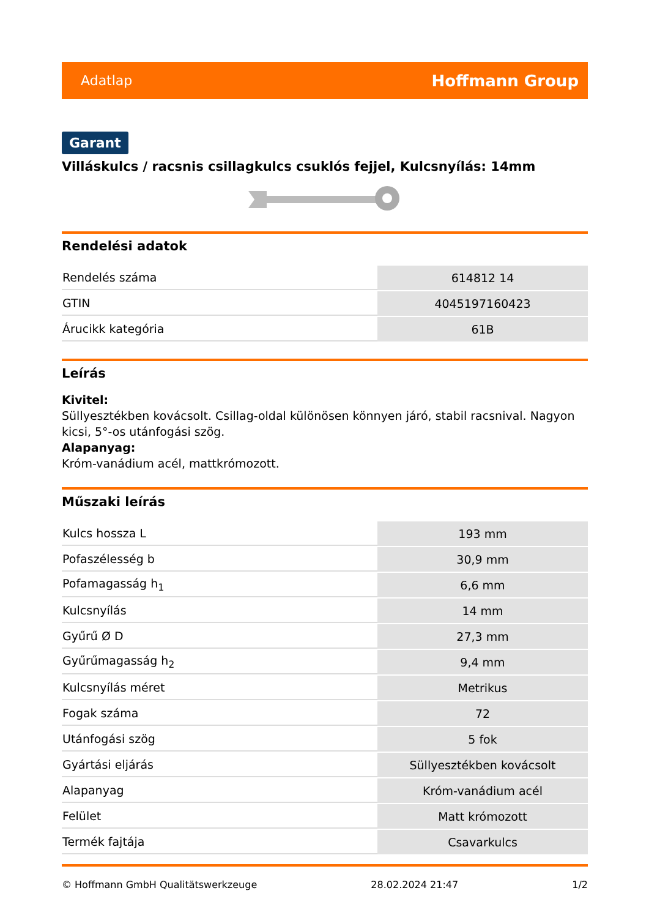Adatlap Hoffmann Group
Garant
Villáskulcs / racsnis csillagkulcs csuklós fejjel, Kulcsnyílás: 14mm
Rendelési adatok
| Rendelés száma | 614812 14 |
| GTIN | 4045197160423 |
| Árucikk kategória | 61B |
Leírás
Kivitel:
Süllyesztékben kovácsolt. Csillag-oldal különösen könnyen járó, stabil racsnival. Nagyon kicsi, 5°-os utánfogási szög.
Alapanyag:
Króm-vanádium acél, mattkrómozott.
Műszaki leírás
| Kulcs hossza L | 193 mm |
| Pofaszélesség b | 30,9 mm |
| Pofamagasság h<sub>1</sub> | 6,6 mm |
| Kulcsnyílás | 14 mm |
| Gyűrű Ø D | 27,3 mm |
| Gyűrűmagasság h<sub>2</sub> | 9,4 mm |
| Kulcsnyílás méret | Metrikus |
| Fogak száma | 72 |
| Utánfogási szög | 5 fok |
| Gyártási eljárás | Süllyesztékben kovácsolt |
| Alapanyag | Króm-vanádium acél |
| Felület | Matt krómozott |
| Termék fajtája | Csavarkulcs |
© Hoffmann GmbH Qualitätswerkzeuge 28.02.2024 21:47 1/2